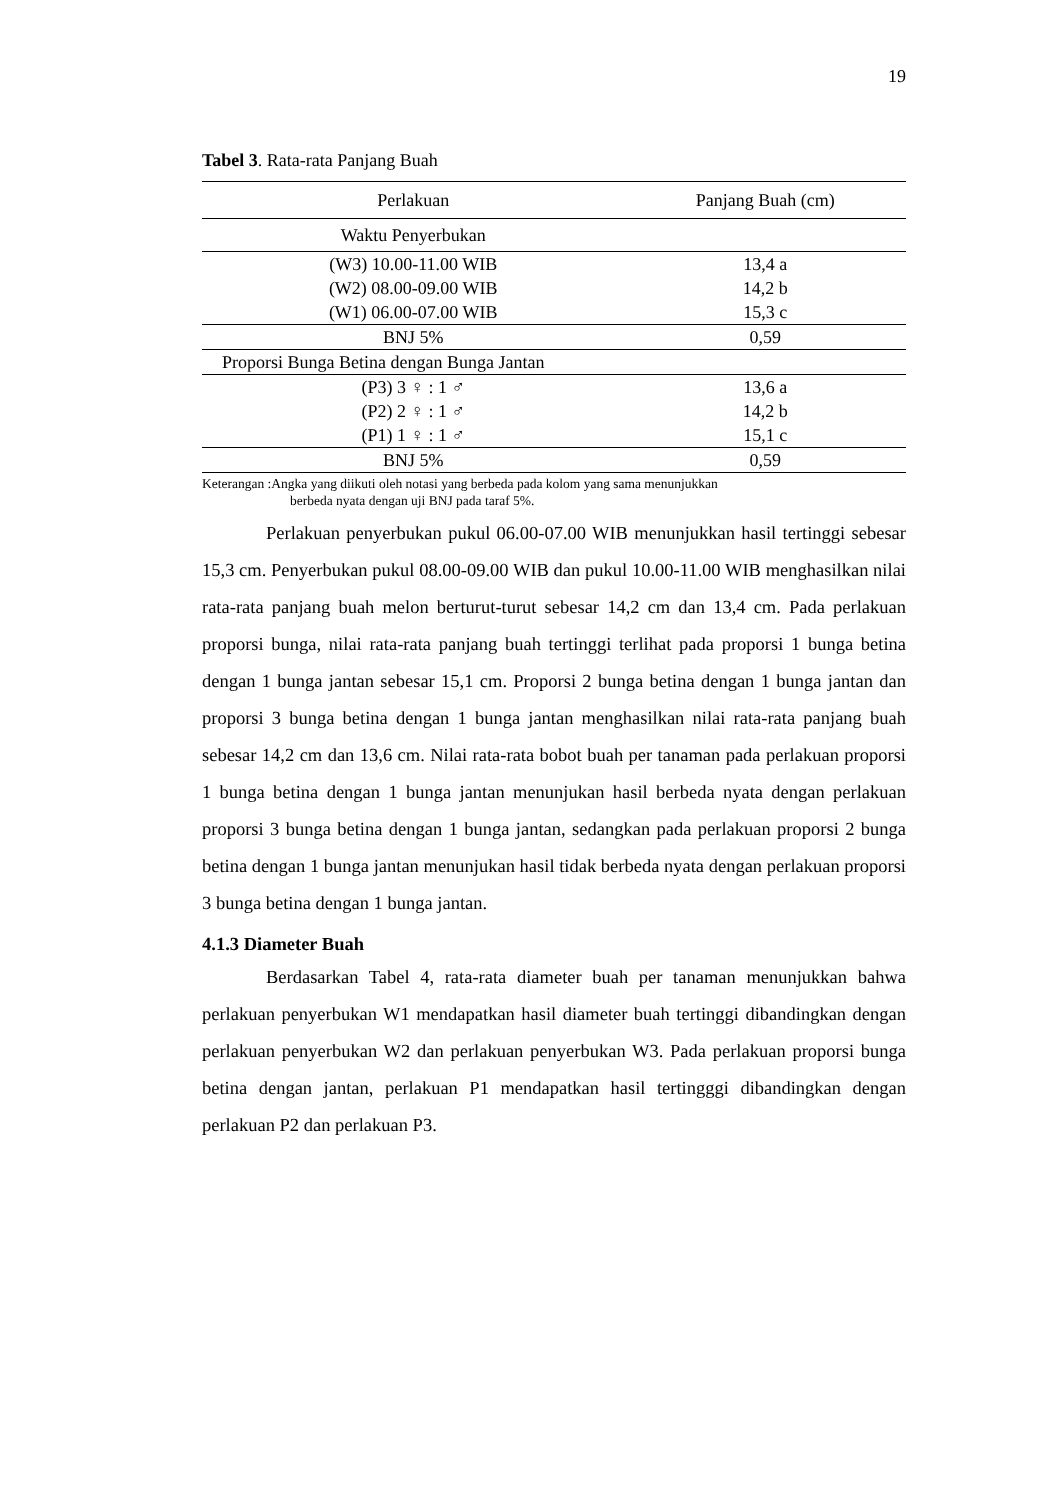19
Tabel 3. Rata-rata Panjang Buah
| Perlakuan | Panjang Buah (cm) |
| --- | --- |
| Waktu Penyerbukan | |
| (W3) 10.00-11.00 WIB | 13,4 a |
| (W2) 08.00-09.00 WIB | 14,2 b |
| (W1) 06.00-07.00 WIB | 15,3 c |
| BNJ 5% | 0,59 |
| Proporsi Bunga Betina dengan Bunga Jantan | |
| (P3) 3 ♀ : 1 ♂ | 13,6 a |
| (P2) 2 ♀ : 1 ♂ | 14,2 b |
| (P1) 1 ♀ : 1 ♂ | 15,1 c |
| BNJ 5% | 0,59 |
Keterangan :Angka yang diikuti oleh notasi yang berbeda pada kolom yang sama menunjukkan
berbeda nyata dengan uji BNJ pada taraf 5%.
Perlakuan penyerbukan pukul 06.00-07.00 WIB menunjukkan hasil tertinggi sebesar 15,3 cm. Penyerbukan pukul 08.00-09.00 WIB dan pukul 10.00-11.00 WIB menghasilkan nilai rata-rata panjang buah melon berturut-turut sebesar 14,2 cm dan 13,4 cm. Pada perlakuan proporsi bunga, nilai rata-rata panjang buah tertinggi terlihat pada proporsi 1 bunga betina dengan 1 bunga jantan sebesar 15,1 cm. Proporsi 2 bunga betina dengan 1 bunga jantan dan proporsi 3 bunga betina dengan 1 bunga jantan menghasilkan nilai rata-rata panjang buah sebesar 14,2 cm dan 13,6 cm. Nilai rata-rata bobot buah per tanaman pada perlakuan proporsi 1 bunga betina dengan 1 bunga jantan menunjukan hasil berbeda nyata dengan perlakuan proporsi 3 bunga betina dengan 1 bunga jantan, sedangkan pada perlakuan proporsi 2 bunga betina dengan 1 bunga jantan menunjukan hasil tidak berbeda nyata dengan perlakuan proporsi 3 bunga betina dengan 1 bunga jantan.
4.1.3 Diameter Buah
Berdasarkan Tabel 4, rata-rata diameter buah per tanaman menunjukkan bahwa perlakuan penyerbukan W1 mendapatkan hasil diameter buah tertinggi dibandingkan dengan perlakuan penyerbukan W2 dan perlakuan penyerbukan W3. Pada perlakuan proporsi bunga betina dengan jantan, perlakuan P1 mendapatkan hasil tertingggi dibandingkan dengan perlakuan P2 dan perlakuan P3.